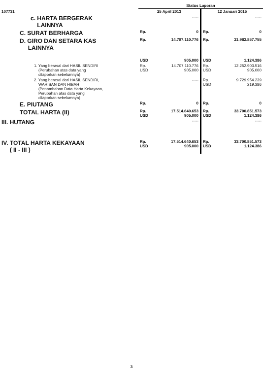| | | Status Laporan | | | |
| 107731 | | 25 April 2013 | | 12 Januari 2015 | |
| c. HARTA BERGERAK LAINNYA | | ----- | | ----- | |
| C. SURAT BERHARGA | | Rp. | 0 | Rp. | 0 |
| D. GIRO DAN SETARA KAS LAINNYA | | Rp. | 14.707.110.776 | Rp. | 21.982.857.755 |
| | | USD | 905.000 | USD | 1.124.386 |
| | 1. Yang berasal dari HASIL SENDIRI (Perubahan atas data yang dilaporkan sebelumnya) | Rp. USD | 14.707.110.776 905.000 | Rp. USD | 12.252.903.516 905.000 |
| | 2. Yang berasal dari HASIL SENDIRI, WARISAN DAN HIBAH (Penambahan Data Harta Kekayaan, Perubahan atas data yang dilaporkan sebelumnya) | | ----- | Rp. USD | 9.729.954.239 219.386 |
| E. PIUTANG | | Rp. | 0 | Rp. | 0 |
| TOTAL HARTA (II) | | Rp. USD | 17.514.640.653 905.000 | Rp. USD | 33.700.851.573 1.124.386 |
| III. HUTANG | | | ----- | | ----- |
| IV. TOTAL HARTA KEKAYAAN ( II - III ) | | Rp. USD | 17.514.640.653 905.000 | Rp. USD | 33.700.851.573 1.124.386 |
3